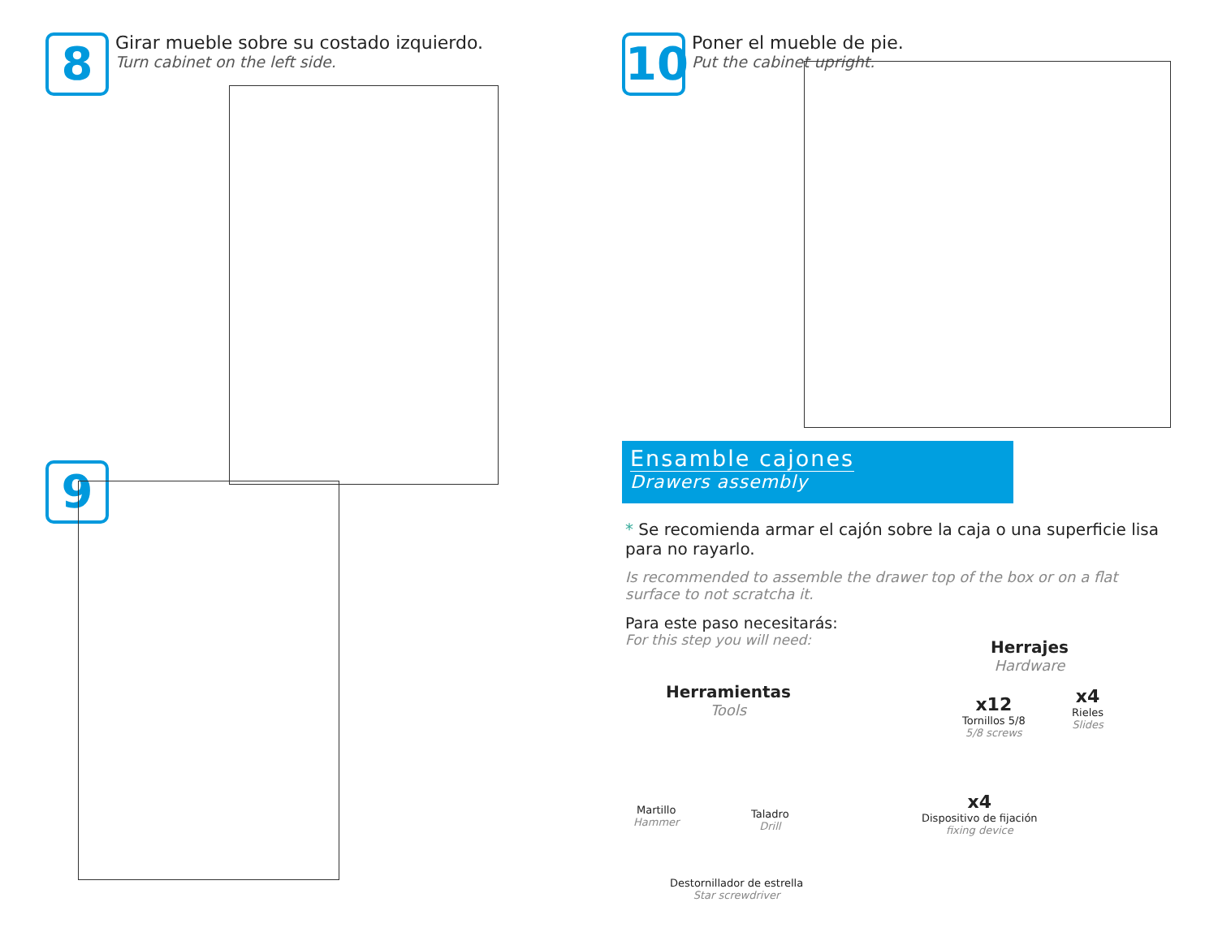8
Girar mueble sobre su costado izquierdo.
Turn cabinet on the left side.
9
10
Poner el mueble de pie.
Put the cabinet upright.
Ensamble cajones
Drawers assembly
* Se recomienda armar el cajón sobre la caja o una superficie lisa para no rayarlo.
Is recommended to assemble the drawer top of the box or on a flat surface to not scratcha it.
Para este paso necesitarás:
For this step you will need:
Herrajes
Hardware
Herramientas
Tools
Martillo
Hammer
Taladro
Drill
Destornillador de estrella
Star screwdriver
x12
Tornillos 5/8
5/8 screws
x4
Rieles
Slides
x4
Dispositivo de fijación
fixing device